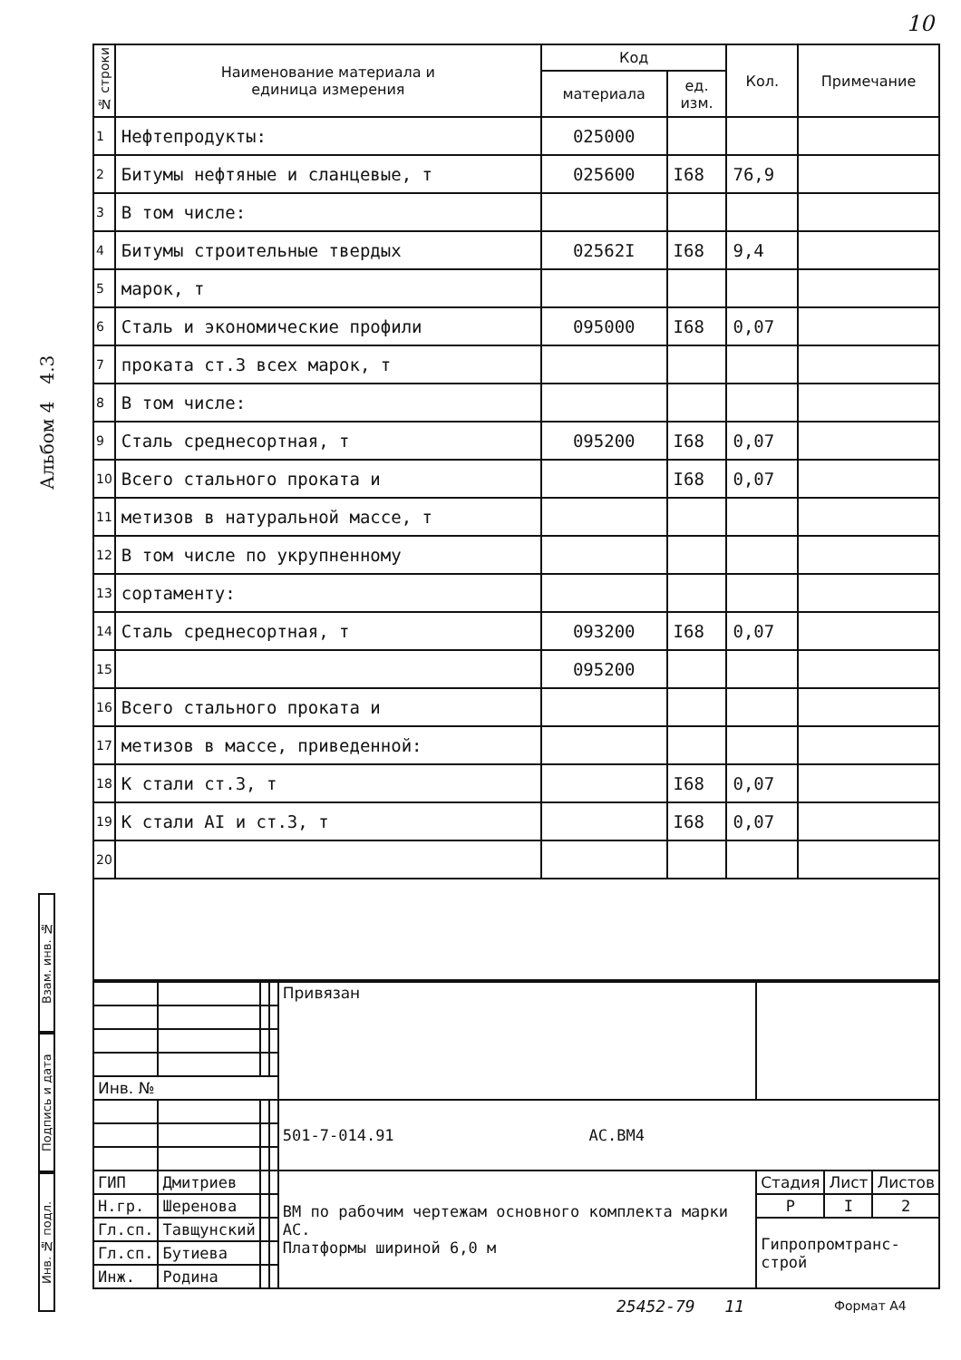10
Альбом 4 4.3
Взам. инв. №
Подпись и дата
Инв. № подл.
| № строки | Наименование материала и единица измерения | Код | | Кол. | Примечание |
| --- | --- | --- | --- | --- | --- |
| | | материала | ед. изм. | | |
| 1 | Нефтепродукты: | 025000 | | | |
| 2 | Битумы нефтяные и сланцевые, т | 025600 | I68 | 76,9 | |
| 3 | В том числе: | | | | |
| 4 | Битумы строительные твердых | 02562I | I68 | 9,4 | |
| 5 | марок, т | | | | |
| 6 | Сталь и экономические профили | 095000 | I68 | 0,07 | |
| 7 | проката ст.3 всех марок, т | | | | |
| 8 | В том числе: | | | | |
| 9 | Сталь среднесортная, т | 095200 | I68 | 0,07 | |
| 10 | Всего стального проката и | | I68 | 0,07 | |
| 11 | метизов в натуральной массе, т | | | | |
| 12 | В том числе по укрупненному | | | | |
| 13 | сортаменту: | | | | |
| 14 | Сталь среднесортная, т | 093200 | I68 | 0,07 | |
| 15 | | 095200 | | | |
| 16 | Всего стального проката и | | | | |
| 17 | метизов в массе, приведенной: | | | | |
| 18 | К стали ст.3, т | | I68 | 0,07 | |
| 19 | К стали AI и ст.3, т | | I68 | 0,07 | |
| 20 | | | | | |
| | | | | Привязан | | | |
| Инв. № | | | | | | | |
| | | | | 501-7-014.91 АС.ВМ4 | | | |
| ГИП | Дмитриев | | | ВМ по рабочим чертежам основного комплекта марки АС. Платформы шириной 6,0 м | Стадия | Лист | Листов |
| Н.гр. | Шеренова | | | | Р | I | 2 |
| Гл.сп. | Тавщунский | | | | Гипропромтранс- строй | | |
| Гл.сп. | Бутиева | | | | | | |
| Инж. | Родина | | | | | | |
25452-79 11 Формат А4